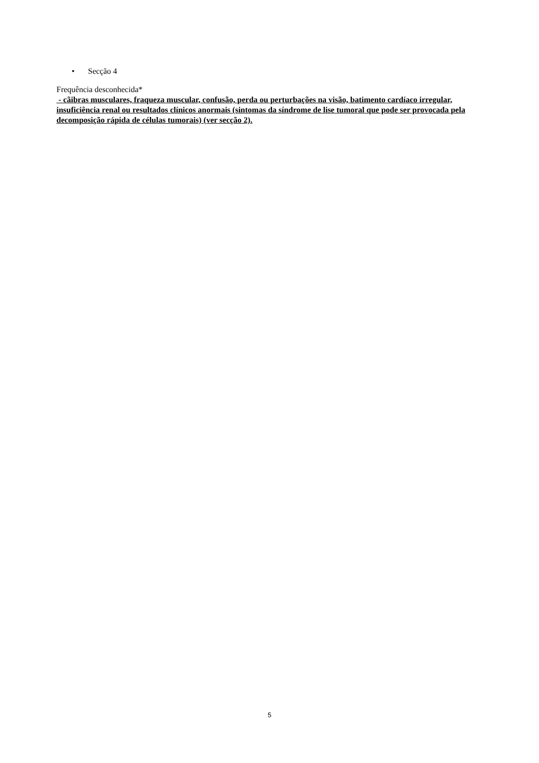• Secção 4
Frequência desconhecida*
- cãibras musculares, fraqueza muscular, confusão, perda ou perturbações na visão, batimento cardíaco irregular, insuficiência renal ou resultados clínicos anormais (sintomas da síndrome de lise tumoral que pode ser provocada pela decomposição rápida de células tumorais) (ver secção 2).
5